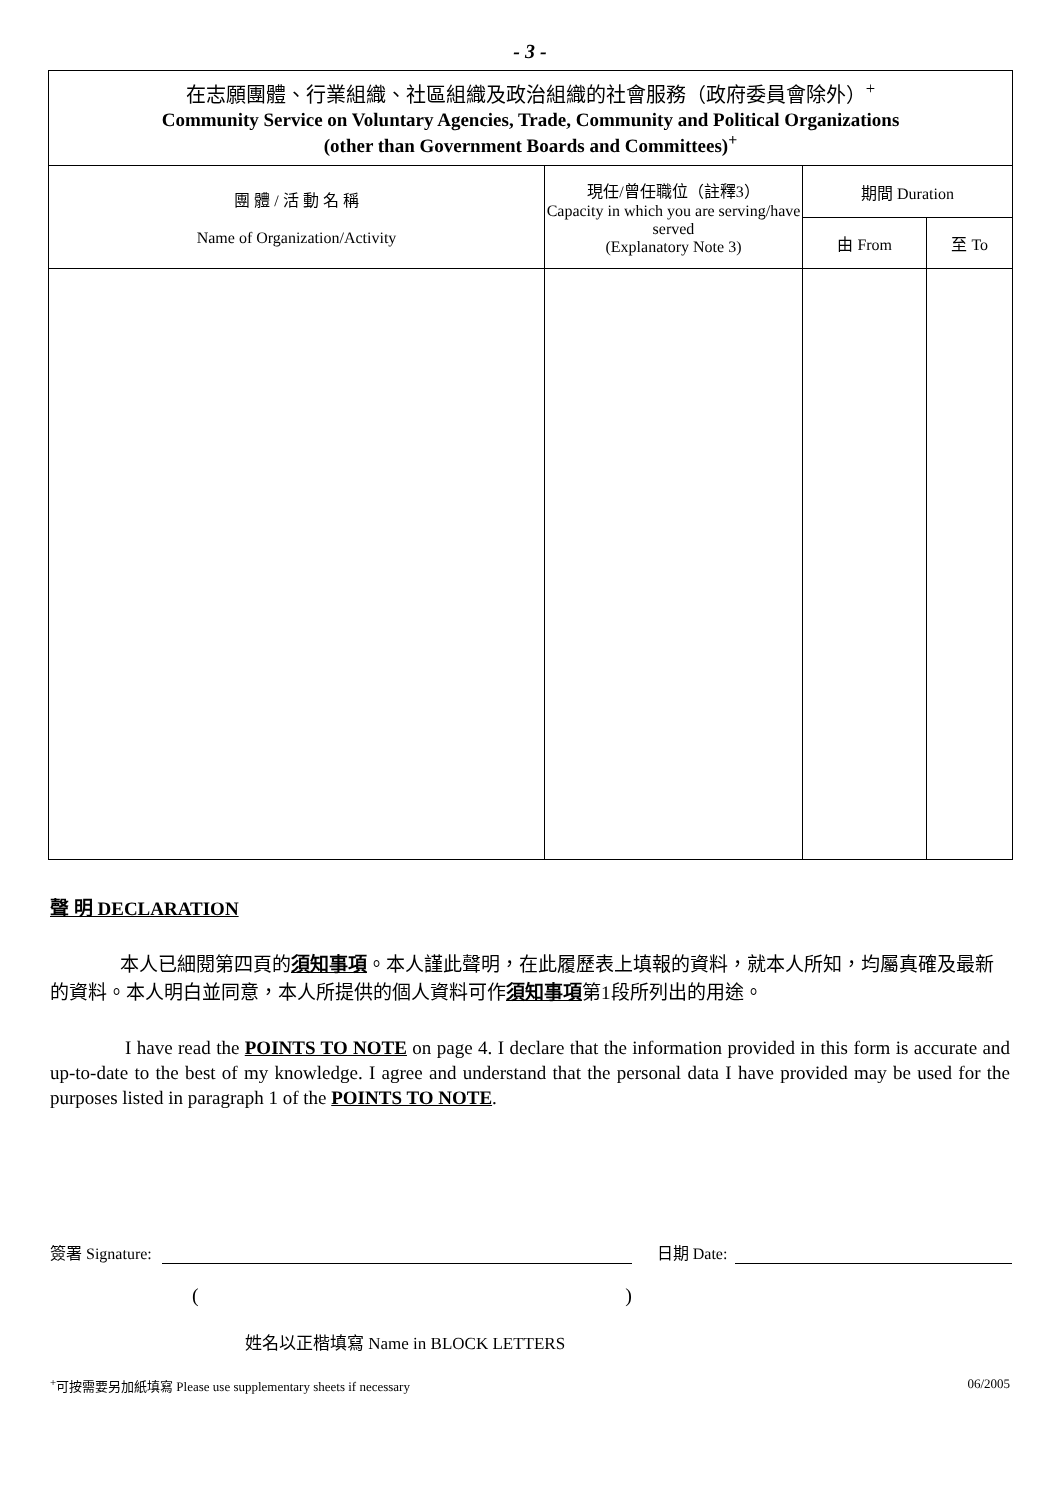- 3 -
| 在志願團體、行業組織、社區組織及政治組織的社會服務（政府委員會除外）<sup>+</sup> Community Service on Voluntary Agencies, Trade, Community and Political Organizations (other than Government Boards and Committees)<sup>+</sup> | | | |
| --- | --- | --- | --- |
| 團 體 / 活 動 名 稱 Name of Organization/Activity | 現任/曾任職位（註釋3） Capacity in which you are serving/have served (Explanatory Note 3) | 期間 Duration | |
| | | 由 From | 至 To |
聲 明 DECLARATION
本人已細閱第四頁的須知事項。本人謹此聲明，在此履歷表上填報的資料，就本人所知，均屬真確及最新的資料。本人明白並同意，本人所提供的個人資料可作須知事項第1段所列出的用途。
I have read the POINTS TO NOTE on page 4. I declare that the information provided in this form is accurate and up-to-date to the best of my knowledge. I agree and understand that the personal data I have provided may be used for the purposes listed in paragraph 1 of the POINTS TO NOTE.
簽署 Signature: 日期 Date:
()
姓名以正楷填寫 Name in BLOCK LETTERS
<sup>+</sup>可按需要另加紙填寫 Please use supplementary sheets if necessary 06/2005